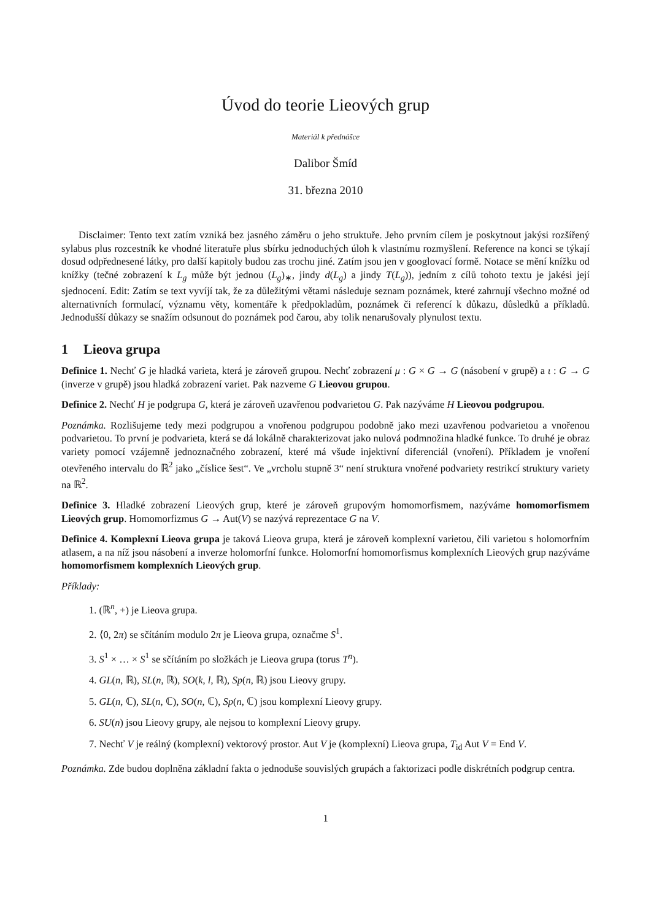Úvod do teorie Lieových grup
Materiál k přednášce
Dalibor Šmíd
31. března 2010
Disclaimer: Tento text zatím vzniká bez jasného záměru o jeho struktuře. Jeho prvním cílem je poskytnout jakýsi rozšířený sylabus plus rozcestník ke vhodné literatuře plus sbírku jednoduchých úloh k vlastnímu rozmyšlení. Reference na konci se týkají dosud odpřednesené látky, pro další kapitoly budou zas trochu jiné. Zatím jsou jen v googlovací formě. Notace se mění knížku od knížky (tečné zobrazení k L<sub>g</sub> může být jednou (L<sub>g</sub>)<sub>∗</sub>, jindy d(L<sub>g</sub>) a jindy T(L<sub>g</sub>)), jedním z cílů tohoto textu je jakési její sjednocení. Edit: Zatím se text vyvíjí tak, že za důležitými větami následuje seznam poznámek, které zahrnují všechno možné od alternativních formulací, významu věty, komentáře k předpokladům, poznámek či referencí k důkazu, důsledků a příkladů. Jednodušší důkazy se snažím odsunout do poznámek pod čarou, aby tolik nenarušovaly plynulost textu.
1 Lieova grupa
Definice 1. Nechť G je hladká varieta, která je zároveň grupou. Nechť zobrazení μ : G × G → G (násobení v grupě) a ι : G → G (inverze v grupě) jsou hladká zobrazení variet. Pak nazveme G Lieovou grupou.
Definice 2. Nechť H je podgrupa G, která je zároveň uzavřenou podvarietou G. Pak nazýváme H Lieovou podgrupou.
Poznámka. Rozlišujeme tedy mezi podgrupou a vnořenou podgrupou podobně jako mezi uzavřenou podvarietou a vnořenou podvarietou. To první je podvarieta, která se dá lokálně charakterizovat jako nulová podmnožina hladké funkce. To druhé je obraz variety pomocí vzájemně jednoznačného zobrazení, které má všude injektivní diferenciál (vnoření). Příkladem je vnoření otevřeného intervalu do ℝ<sup>2</sup> jako „číslice šest“. Ve „vrcholu stupně 3“ není struktura vnořené podvariety restrikcí struktury variety na ℝ<sup>2</sup>.
Definice 3. Hladké zobrazení Lieových grup, které je zároveň grupovým homomorfismem, nazýváme homomorfismem Lieových grup. Homomorfizmus G → Aut(V) se nazývá reprezentace G na V.
Definice 4. Komplexní Lieova grupa je taková Lieova grupa, která je zároveň komplexní varietou, čili varietou s holomorfním atlasem, a na níž jsou násobení a inverze holomorfní funkce. Holomorfní homomorfismus komplexních Lieových grup nazýváme homomorfismem komplexních Lieových grup.
Příklady:
1. (ℝ<sup>n</sup>, +) je Lieova grupa.
2. ⟨0, 2π) se sčítáním modulo 2π je Lieova grupa, označme S<sup>1</sup>.
3. S<sup>1</sup> × … × S<sup>1</sup> se sčítáním po složkách je Lieova grupa (torus T<sup>n</sup>).
4. GL(n, ℝ), SL(n, ℝ), SO(k, l, ℝ), Sp(n, ℝ) jsou Lieovy grupy.
5. GL(n, ℂ), SL(n, ℂ), SO(n, ℂ), Sp(n, ℂ) jsou komplexní Lieovy grupy.
6. SU(n) jsou Lieovy grupy, ale nejsou to komplexní Lieovy grupy.
7. Nechť V je reálný (komplexní) vektorový prostor. Aut V je (komplexní) Lieova grupa, T<sub>id</sub> Aut V = End V.
Poznámka. Zde budou doplněna základní fakta o jednoduše souvislých grupách a faktorizaci podle diskrétních podgrup centra.
1